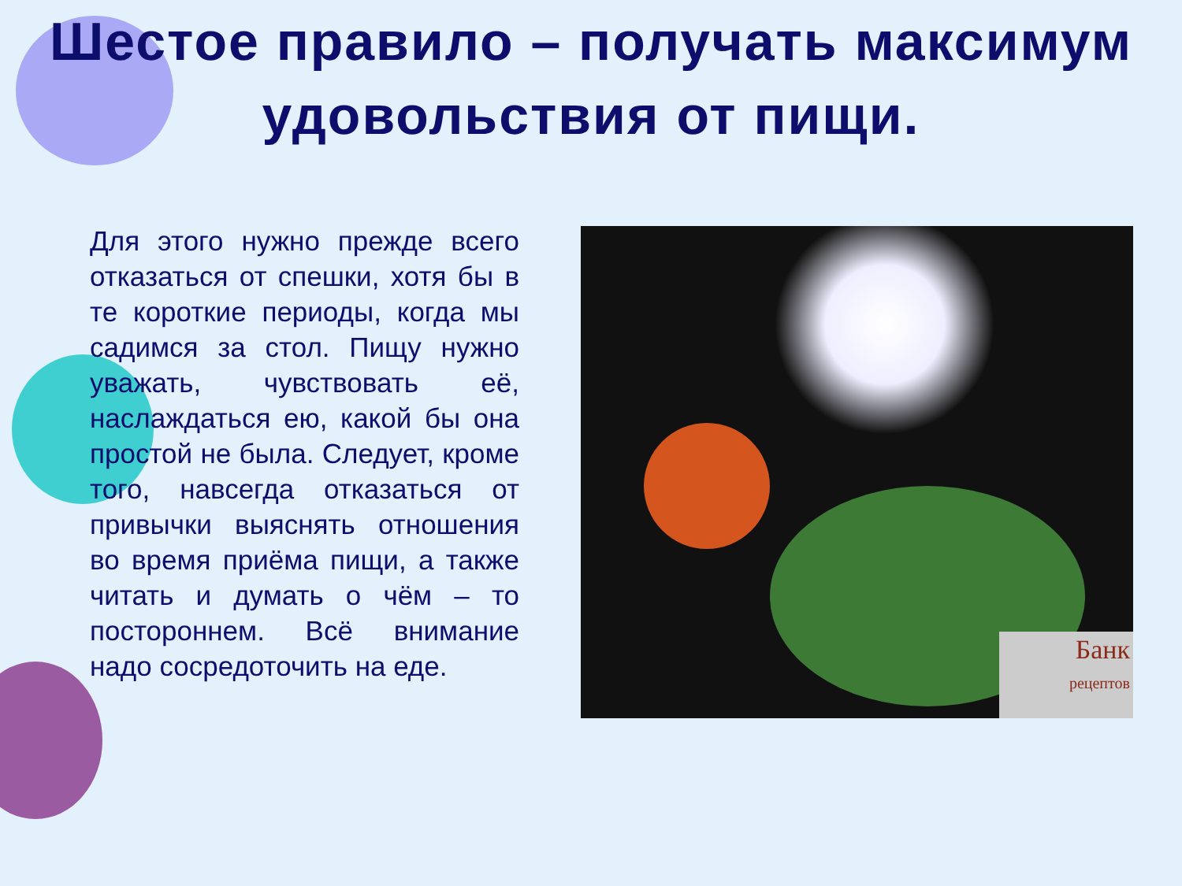Шестое правило – получать максимум удовольствия от пищи.
Для этого нужно прежде всего отказаться от спешки, хотя бы в те короткие периоды, когда мы садимся за стол. Пищу нужно уважать, чувствовать её, наслаждаться ею, какой бы она простой не была. Следует, кроме того, навсегда отказаться от привычки выяснять отношения во время приёма пищи, а также читать и думать о чём – то постороннем. Всё внимание надо сосредоточить на еде.
Банк
рецептов